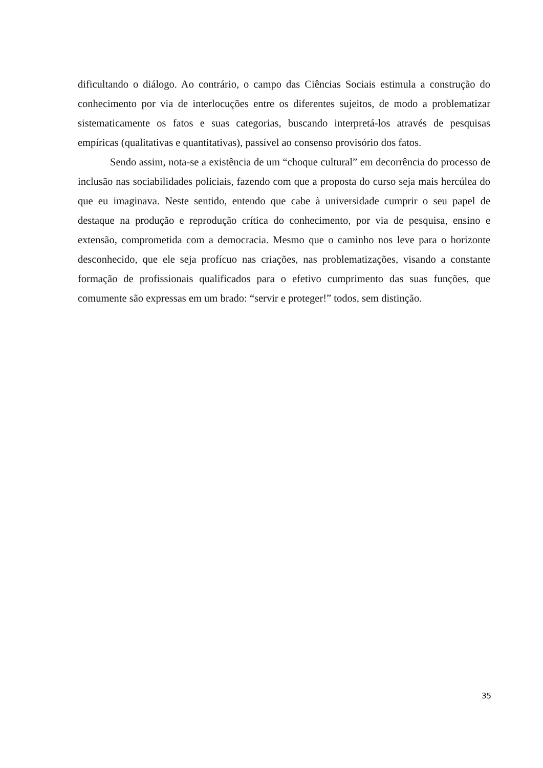dificultando o diálogo. Ao contrário, o campo das Ciências Sociais estimula a construção do conhecimento por via de interlocuções entre os diferentes sujeitos, de modo a problematizar sistematicamente os fatos e suas categorias, buscando interpretá-los através de pesquisas empíricas (qualitativas e quantitativas), passível ao consenso provisório dos fatos.
Sendo assim, nota-se a existência de um “choque cultural” em decorrência do processo de inclusão nas sociabilidades policiais, fazendo com que a proposta do curso seja mais hercúlea do que eu imaginava. Neste sentido, entendo que cabe à universidade cumprir o seu papel de destaque na produção e reprodução crítica do conhecimento, por via de pesquisa, ensino e extensão, comprometida com a democracia. Mesmo que o caminho nos leve para o horizonte desconhecido, que ele seja profícuo nas criações, nas problematizações, visando a constante formação de profissionais qualificados para o efetivo cumprimento das suas funções, que comumente são expressas em um brado: “servir e proteger!” todos, sem distinção.
35